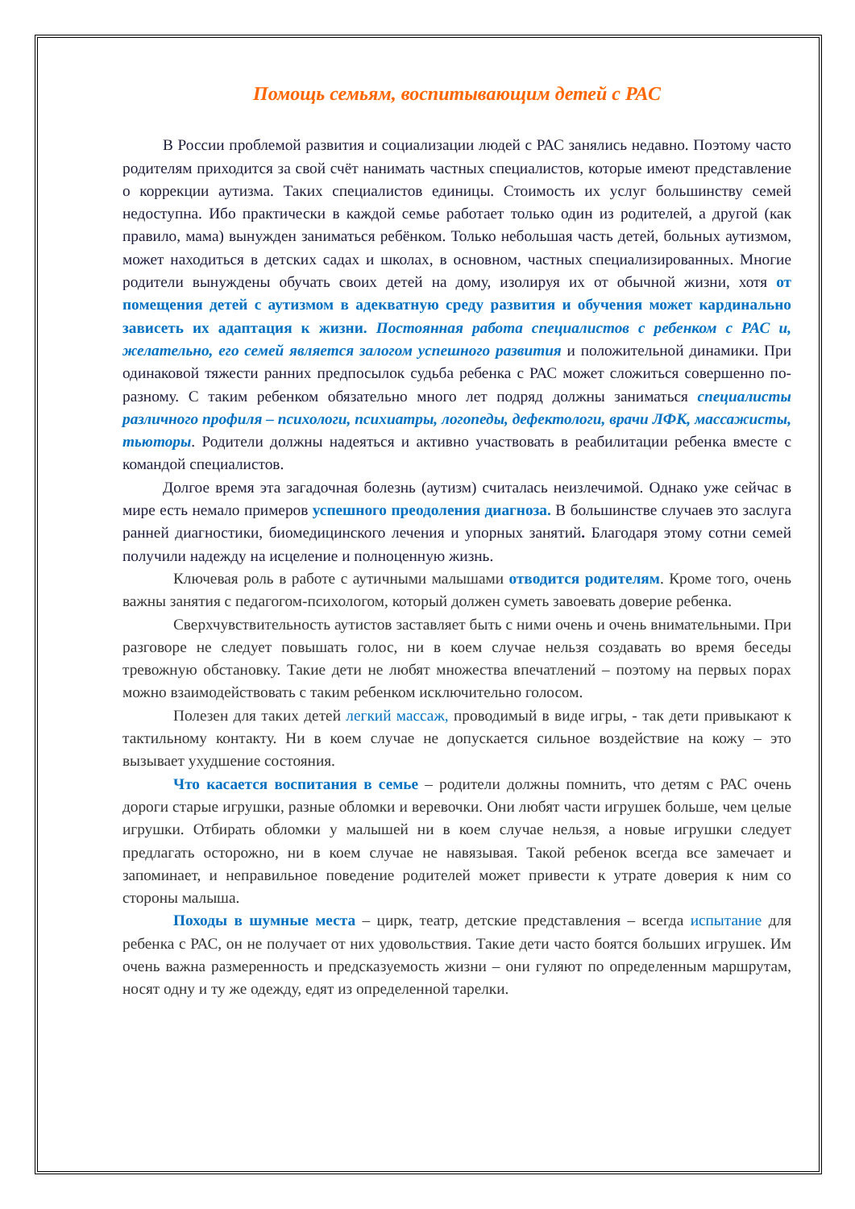Помощь семьям, воспитывающим детей с РАС
В России проблемой развития и социализации людей с РАС занялись недавно. Поэтому часто родителям приходится за свой счёт нанимать частных специалистов, которые имеют представление о коррекции аутизма. Таких специалистов единицы. Стоимость их услуг большинству семей недоступна. Ибо практически в каждой семье работает только один из родителей, а другой (как правило, мама) вынужден заниматься ребёнком. Только небольшая часть детей, больных аутизмом, может находиться в детских садах и школах, в основном, частных специализированных. Многие родители вынуждены обучать своих детей на дому, изолируя их от обычной жизни, хотя от помещения детей с аутизмом в адекватную среду развития и обучения может кардинально зависеть их адаптация к жизни. Постоянная работа специалистов с ребенком с РАС и, желательно, его семей является залогом успешного развития и положительной динамики. При одинаковой тяжести ранних предпосылок судьба ребенка с РАС может сложиться совершенно по-разному. С таким ребенком обязательно много лет подряд должны заниматься специалисты различного профиля – психологи, психиатры, логопеды, дефектологи, врачи ЛФК, массажисты, тьюторы. Родители должны надеяться и активно участвовать в реабилитации ребенка вместе с командой специалистов.
Долгое время эта загадочная болезнь (аутизм) считалась неизлечимой. Однако уже сейчас в мире есть немало примеров успешного преодоления диагноза. В большинстве случаев это заслуга ранней диагностики, биомедицинского лечения и упорных занятий. Благодаря этому сотни семей получили надежду на исцеление и полноценную жизнь.
Ключевая роль в работе с аутичными малышами отводится родителям. Кроме того, очень важны занятия с педагогом-психологом, который должен суметь завоевать доверие ребенка.
Сверхчувствительность аутистов заставляет быть с ними очень и очень внимательными. При разговоре не следует повышать голос, ни в коем случае нельзя создавать во время беседы тревожную обстановку. Такие дети не любят множества впечатлений – поэтому на первых порах можно взаимодействовать с таким ребенком исключительно голосом.
Полезен для таких детей легкий массаж, проводимый в виде игры, - так дети привыкают к тактильному контакту. Ни в коем случае не допускается сильное воздействие на кожу – это вызывает ухудшение состояния.
Что касается воспитания в семье – родители должны помнить, что детям с РАС очень дороги старые игрушки, разные обломки и веревочки. Они любят части игрушек больше, чем целые игрушки. Отбирать обломки у малышей ни в коем случае нельзя, а новые игрушки следует предлагать осторожно, ни в коем случае не навязывая. Такой ребенок всегда все замечает и запоминает, и неправильное поведение родителей может привести к утрате доверия к ним со стороны малыша.
Походы в шумные места – цирк, театр, детские представления – всегда испытание для ребенка с РАС, он не получает от них удовольствия. Такие дети часто боятся больших игрушек. Им очень важна размеренность и предсказуемость жизни – они гуляют по определенным маршрутам, носят одну и ту же одежду, едят из определенной тарелки.